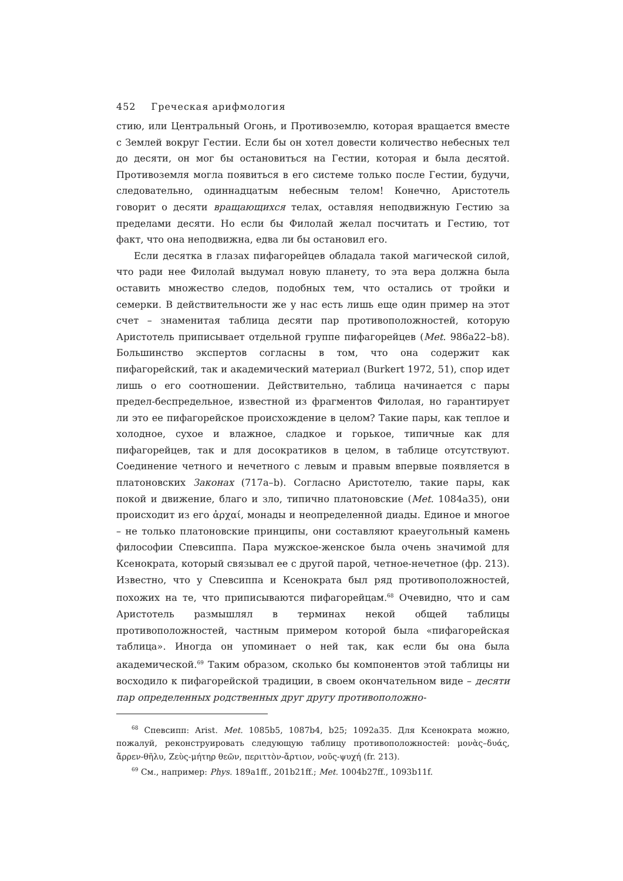452 Греческая арифмология
стию, или Центральный Огонь, и Противоземлю, которая вращается вместе с Землей вокруг Гестии. Если бы он хотел довести количество небесных тел до десяти, он мог бы остановиться на Гестии, которая и была десятой. Противоземля могла появиться в его системе только после Гестии, будучи, следовательно, одиннадцатым небесным телом! Конечно, Аристотель говорит о десяти вращающихся телах, оставляя неподвижную Гестию за пределами десяти. Но если бы Филолай желал посчитать и Гестию, тот факт, что она неподвижна, едва ли бы остановил его.
Если десятка в глазах пифагорейцев обладала такой магической силой, что ради нее Филолай выдумал новую планету, то эта вера должна была оставить множество следов, подобных тем, что остались от тройки и семерки. В действительности же у нас есть лишь еще один пример на этот счет – знаменитая таблица десяти пар противоположностей, которую Аристотель приписывает отдельной группе пифагорейцев (Met. 986a22–b8). Большинство экспертов согласны в том, что она содержит как пифагорейский, так и академический материал (Burkert 1972, 51), спор идет лишь о его соотношении. Действительно, таблица начинается с пары предел-беспредельное, известной из фрагментов Филолая, но гарантирует ли это ее пифагорейское происхождение в целом? Такие пары, как теплое и холодное, сухое и влажное, сладкое и горькое, типичные как для пифагорейцев, так и для досократиков в целом, в таблице отсутствуют. Соединение четного и нечетного с левым и правым впервые появляется в платоновских Законах (717a–b). Согласно Аристотелю, такие пары, как покой и движение, благо и зло, типично платоновские (Met. 1084a35), они происходит из его ἀρχαί, монады и неопределенной диады. Единое и многое – не только платоновские принципы, они составляют краеугольный камень философии Спевсиппа. Пара мужское-женское была очень значимой для Ксенократа, который связывал ее с другой парой, четное-нечетное (фр. 213). Известно, что у Спевсиппа и Ксенократа был ряд противоположностей, похожих на те, что приписываются пифагорейцам.<sup>68</sup> Очевидно, что и сам Аристотель размышлял в терминах некой общей таблицы противоположностей, частным примером которой была «пифагорейская таблица». Иногда он упоминает о ней так, как если бы она была академической.<sup>69</sup> Таким образом, сколько бы компонентов этой таблицы ни восходило к пифагорейской традиции, в своем окончательном виде – десяти пар определенных родственных друг другу противоположно-
<sup>68</sup> Спевсипп: Arist. Met. 1085b5, 1087b4, b25; 1092a35. Для Ксенократа можно, пожалуй, реконструировать следующую таблицу противоположностей: μονὰς–δυάς, ἄρρεν-θῆλυ, Ζεὺς-μήτηρ θεῶν, περιττὸν-ἄρτιον, νοῦς-ψυχή (fr. 213).
<sup>69</sup> См., например: Phys. 189a1ff., 201b21ff.; Met. 1004b27ff., 1093b11f.